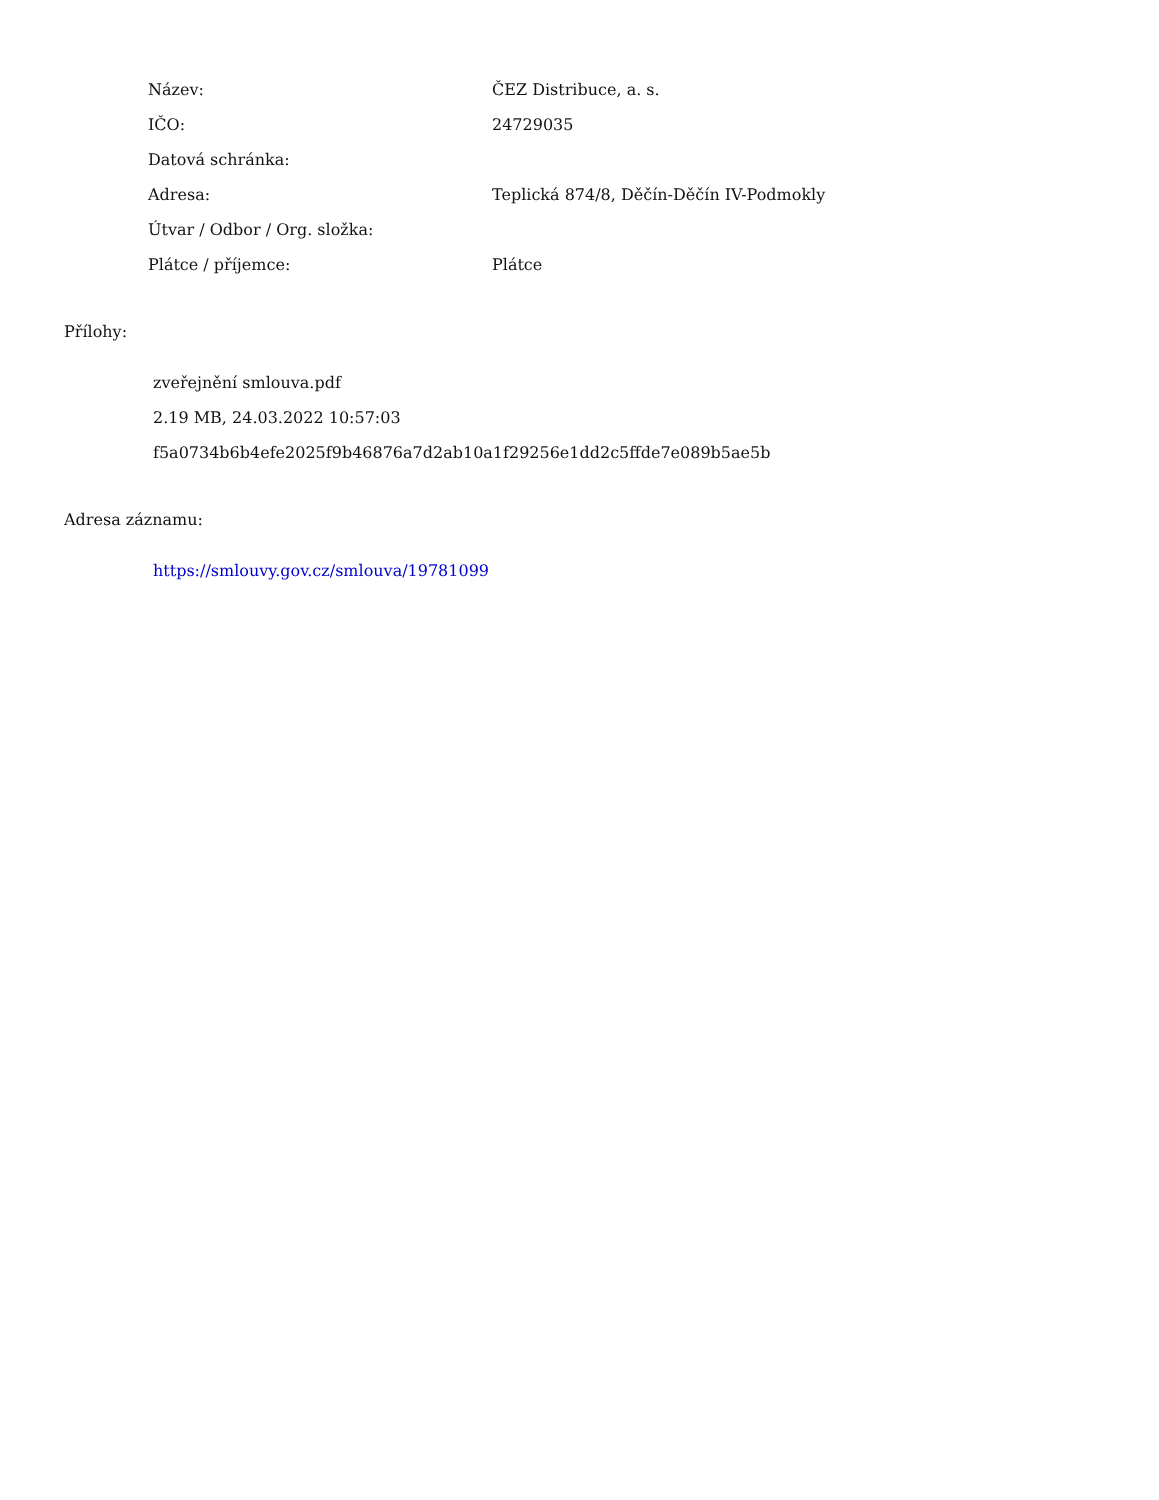| Název: | ČEZ Distribuce, a. s. |
| IČO: | 24729035 |
| Datová schránka: | |
| Adresa: | Teplická 874/8, Děčín-Děčín IV-Podmokly |
| Útvar / Odbor / Org. složka: | |
| Plátce / příjemce: | Plátce |
Přílohy:
zveřejnění smlouva.pdf
2.19 MB, 24.03.2022 10:57:03
f5a0734b6b4efe2025f9b46876a7d2ab10a1f29256e1dd2c5ffde7e089b5ae5b
Adresa záznamu:
https://smlouvy.gov.cz/smlouva/19781099